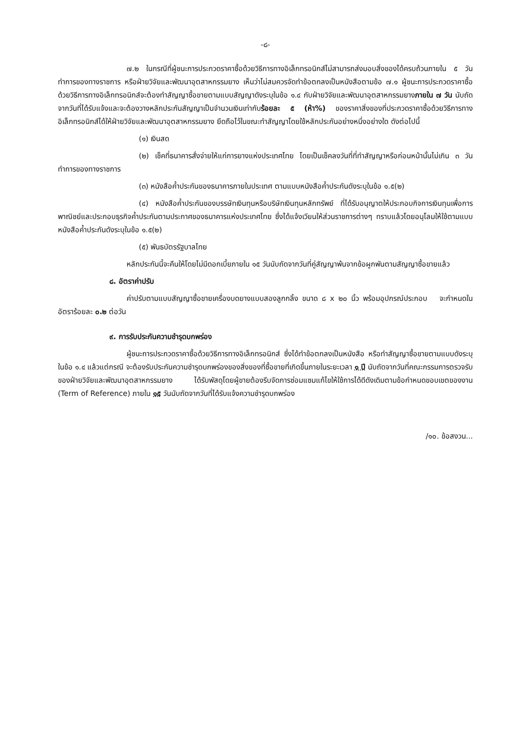-๘-
๗.๒ ในกรณีที่ผู้ชนะการประกวดราคาซื้อด้วยวิธีการทางอิเล็กทรอนิกส์ไม่สามารถส่งมอบสิ่งของได้ครบถ้วนภายใน ๕ วันทำการของทางราชการ หรือฝ่ายวิจัยและพัฒนาอุตสาหกรรมยาง เห็นว่าไม่สมควรจัดทำข้อตกลงเป็นหนังสือตามข้อ ๗.๑ ผู้ชนะการประกวดราคาซื้อด้วยวิธีการทางอิเล็กทรอนิกส์จะต้องทำสัญญาซื้อขายตามแบบสัญญาดังระบุในข้อ ๑.๔ กับฝ่ายวิจัยและพัฒนาอุตสาหกรรมยางภายใน ๗ วัน นับถัดจากวันที่ได้รับแจ้งและจะต้องวางหลักประกันสัญญาเป็นจำนวนเงินเท่ากับร้อยละ ๕ (ห้า%) ของราคาสิ่งของที่ประกวดราคาซื้อด้วยวิธีการทางอิเล็กทรอนิกส์ได้ให้ฝ่ายวิจัยและพัฒนาอุตสาหกรรมยาง ยึดถือไว้ในขณะทำสัญญาโดยใช้หลักประกันอย่างหนึ่งอย่างใด ดังต่อไปนี้
(๑) เงินสด
(๒) เช็คที่ธนาคารสั่งจ่ายให้แก่การยางแห่งประเทศไทย โดยเป็นเช็คลงวันที่ที่ทำสัญญาหรือก่อนหน้านั้นไม่เกิน ๓ วันทำการของทางราชการ
(๓) หนังสือค้ำประกันของธนาคารภายในประเทศ ตามแบบหนังสือค้ำประกันดังระบุในข้อ ๑.๕(๒)
(๔) หนังสือค้ำประกันของบรรษัทเงินทุนหรือบริษัทเงินทุนหลักทรัพย์ ที่ได้รับอนุญาตให้ประกอบกิจการเงินทุนเพื่อการพาณิชย์และประกอบธุรกิจค้ำประกันตามประกาศของธนาคารแห่งประเทศไทย ซึ่งได้แจ้งเวียนให้ส่วนราชการต่างๆ ทราบแล้วโดยอนุโลมให้ใช้ตามแบบหนังสือค้ำประกันดังระบุในข้อ ๑.๕(๒)
(๕) พันธบัตรรัฐบาลไทย
หลักประกันนี้จะคืนให้โดยไม่มีดอกเบี้ยภายใน ๑๕ วันนับถัดจากวันที่คู่สัญญาพ้นจากข้อผูกพันตามสัญญาซื้อขายแล้ว
๘. อัตราค่าปรับ
ค่าปรับตามแบบสัญญาซื้อขายเครื่องบดยางแบบสองลูกกลิ้ง ขนาด ๘ x ๒๐ นิ้ว พร้อมอุปกรณ์ประกอบ จะกำหนดในอัตราร้อยละ ๐.๒ ต่อวัน
๙. การรับประกันความชำรุดบกพร่อง
ผู้ชนะการประกวดราคาซื้อด้วยวิธีการทางอิเล็กทรอนิกส์ ซึ่งได้ทำข้อตกลงเป็นหนังสือ หรือทำสัญญาซื้อขายตามแบบดังระบุในข้อ ๑.๔ แล้วแต่กรณี จะต้องรับประกันความชำรุดบกพร่องของสิ่งของที่ซื้อขายที่เกิดขึ้นภายในระยะเวลา ๑ ปี นับถัดจากวันที่คณะกรรมการตรวจรับของฝ่ายวิจัยและพัฒนาอุตสาหกรรมยาง ได้รับพัสดุโดยผู้ขายต้องรีบจัดการซ่อมแซมแก้ไขให้ใช้การได้ดีดังเดิมตามข้อกำหนดขอบเขตของงาน (Term of Reference) ภายใน ๑๕ วันนับถัดจากวันที่ได้รับแจ้งความชำรุดบกพร่อง
/๑๐. ข้อสงวน...